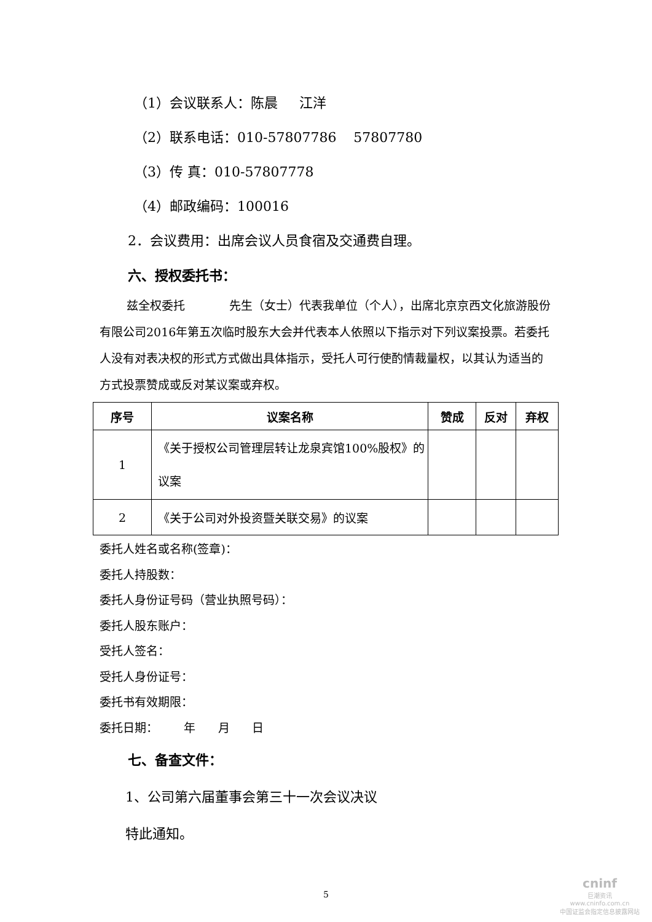（1）会议联系人：陈晨 江洋
（2）联系电话：010-57807786 57807780
（3）传 真：010-57807778
（4）邮政编码：100016
2．会议费用：出席会议人员食宿及交通费自理。
六、授权委托书：
兹全权委托 先生（女士）代表我单位（个人），出席北京京西文化旅游股份有限公司2016年第五次临时股东大会并代表本人依照以下指示对下列议案投票。若委托人没有对表决权的形式方式做出具体指示，受托人可行使酌情裁量权，以其认为适当的方式投票赞成或反对某议案或弃权。
| 序号 | 议案名称 | 赞成 | 反对 | 弃权 |
| --- | --- | --- | --- | --- |
| 1 | 《关于授权公司管理层转让龙泉宾馆100%股权》的议案 | | | |
| 2 | 《关于公司对外投资暨关联交易》的议案 | | | |
委托人姓名或名称(签章)：
委托人持股数：
委托人身份证号码（营业执照号码）：
委托人股东账户：
受托人签名：
受托人身份证号：
委托书有效期限：
委托日期： 年 月 日
七、备查文件：
1、公司第六届董事会第三十一次会议决议
特此通知。
5
cninf
巨潮资讯
www.cninfo.com.cn
中国证监会指定信息披露网站